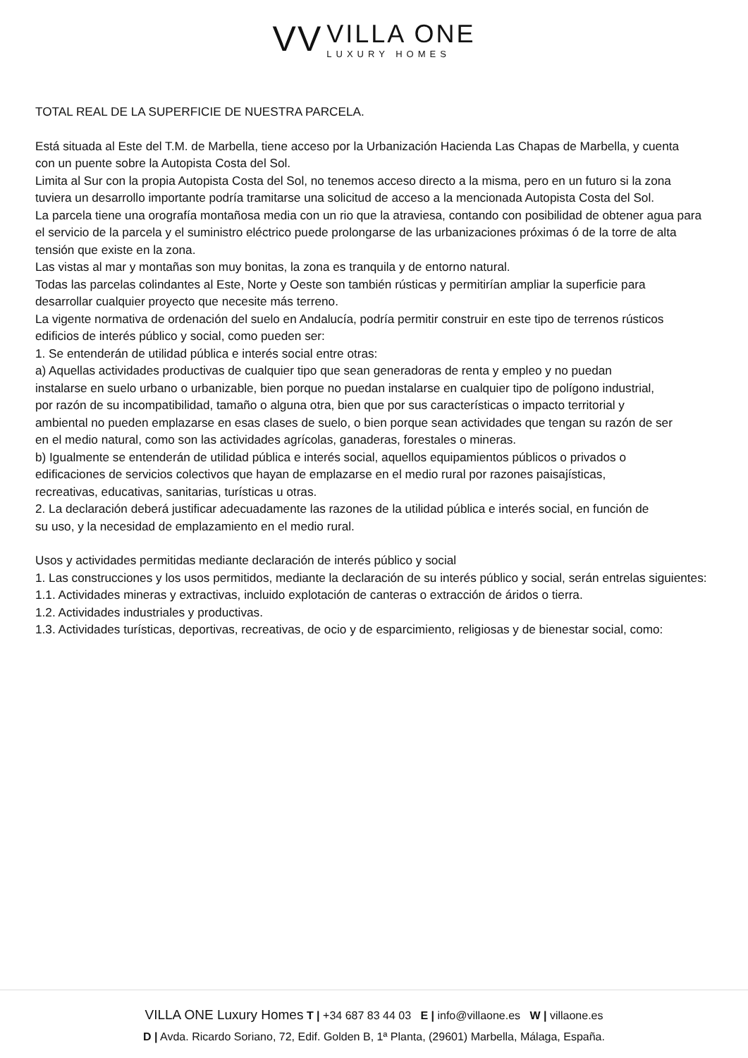VV
VILLA ONE
LUXURY HOMES
TOTAL REAL DE LA SUPERFICIE DE NUESTRA PARCELA.
Está situada al Este del T.M. de Marbella, tiene acceso por la Urbanización Hacienda Las Chapas de Marbella, y cuenta
con un puente sobre la Autopista Costa del Sol.
Limita al Sur con la propia Autopista Costa del Sol, no tenemos acceso directo a la misma, pero en un futuro si la zona
tuviera un desarrollo importante podría tramitarse una solicitud de acceso a la mencionada Autopista Costa del Sol.
La parcela tiene una orografía montañosa media con un rio que la atraviesa, contando con posibilidad de obtener agua para
el servicio de la parcela y el suministro eléctrico puede prolongarse de las urbanizaciones próximas ó de la torre de alta
tensión que existe en la zona.
Las vistas al mar y montañas son muy bonitas, la zona es tranquila y de entorno natural.
Todas las parcelas colindantes al Este, Norte y Oeste son también rústicas y permitirían ampliar la superficie para
desarrollar cualquier proyecto que necesite más terreno.
La vigente normativa de ordenación del suelo en Andalucía, podría permitir construir en este tipo de terrenos rústicos
edificios de interés público y social, como pueden ser:
1. Se entenderán de utilidad pública e interés social entre otras:
a) Aquellas actividades productivas de cualquier tipo que sean generadoras de renta y empleo y no puedan
instalarse en suelo urbano o urbanizable, bien porque no puedan instalarse en cualquier tipo de polígono industrial,
por razón de su incompatibilidad, tamaño o alguna otra, bien que por sus características o impacto territorial y
ambiental no pueden emplazarse en esas clases de suelo, o bien porque sean actividades que tengan su razón de ser
en el medio natural, como son las actividades agrícolas, ganaderas, forestales o mineras.
b) Igualmente se entenderán de utilidad pública e interés social, aquellos equipamientos públicos o privados o
edificaciones de servicios colectivos que hayan de emplazarse en el medio rural por razones paisajísticas,
recreativas, educativas, sanitarias, turísticas u otras.
2. La declaración deberá justificar adecuadamente las razones de la utilidad pública e interés social, en función de
su uso, y la necesidad de emplazamiento en el medio rural.
Usos y actividades permitidas mediante declaración de interés público y social
1. Las construcciones y los usos permitidos, mediante la declaración de su interés público y social, serán entrelas siguientes:
1.1. Actividades mineras y extractivas, incluido explotación de canteras o extracción de áridos o tierra.
1.2. Actividades industriales y productivas.
1.3. Actividades turísticas, deportivas, recreativas, de ocio y de esparcimiento, religiosas y de bienestar social, como:
VILLA ONE Luxury Homes T | +34 687 83 44 03 E | info@villaone.es W | villaone.es
D | Avda. Ricardo Soriano, 72, Edif. Golden B, 1ª Planta, (29601) Marbella, Málaga, España.